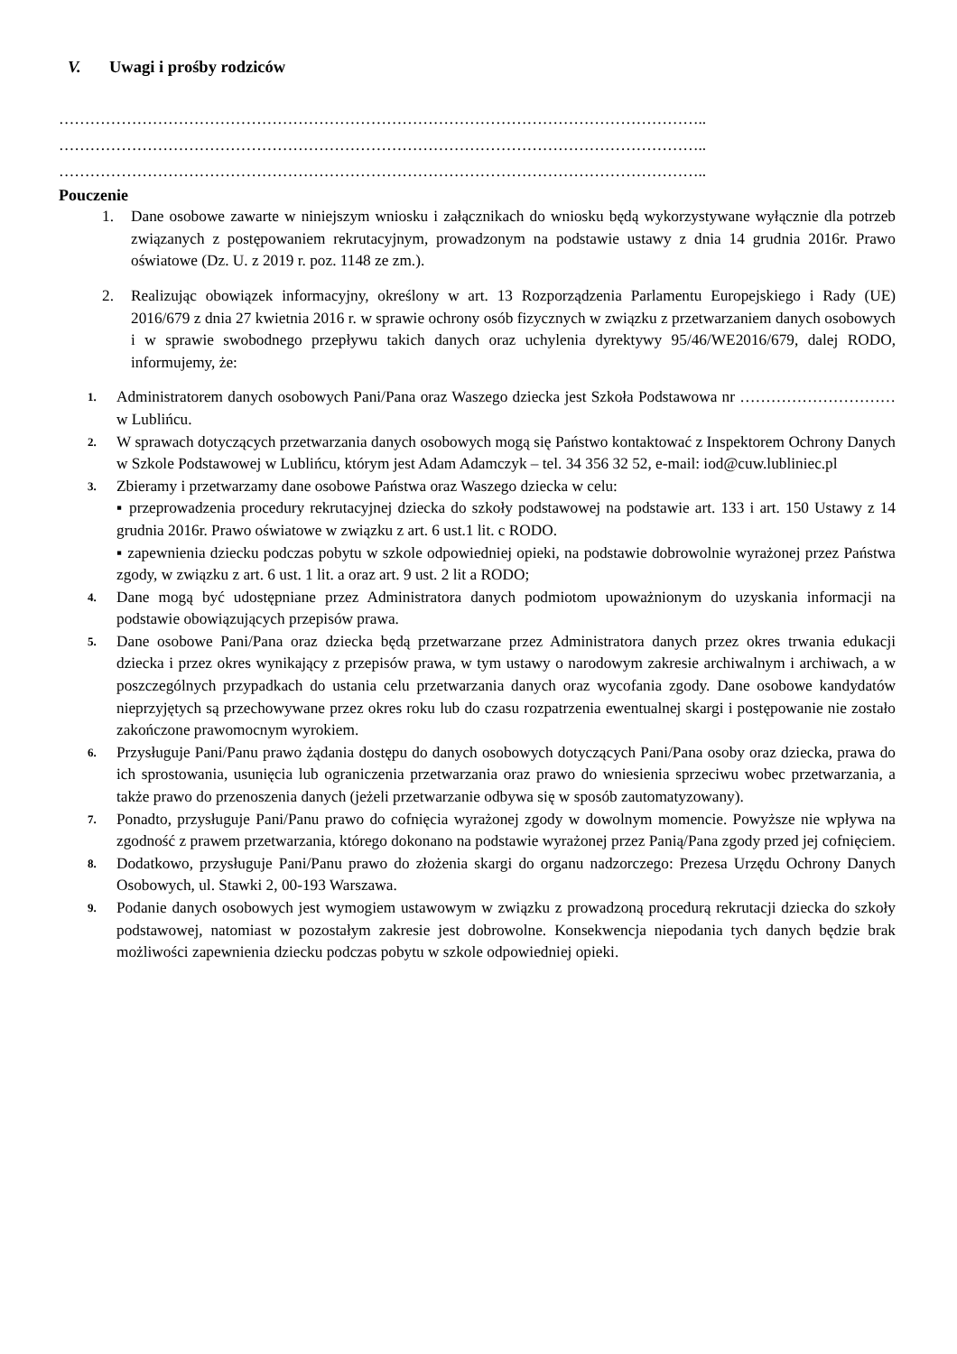V. Uwagi i prośby rodziców
……………………………………………………………………………………………………………..
……………………………………………………………………………………………………………..
……………………………………………………………………………………………………………..
Pouczenie
1. Dane osobowe zawarte w niniejszym wniosku i załącznikach do wniosku będą wykorzystywane wyłącznie dla potrzeb związanych z postępowaniem rekrutacyjnym, prowadzonym na podstawie ustawy z dnia 14 grudnia 2016r. Prawo oświatowe (Dz. U. z 2019 r. poz. 1148 ze zm.).
2. Realizując obowiązek informacyjny, określony w art. 13 Rozporządzenia Parlamentu Europejskiego i Rady (UE) 2016/679 z dnia 27 kwietnia 2016 r. w sprawie ochrony osób fizycznych w związku z przetwarzaniem danych osobowych i w sprawie swobodnego przepływu takich danych oraz uchylenia dyrektywy 95/46/WE2016/679, dalej RODO, informujemy, że:
1. Administratorem danych osobowych Pani/Pana oraz Waszego dziecka jest Szkoła Podstawowa nr …………………………w Lublińcu.
2. W sprawach dotyczących przetwarzania danych osobowych mogą się Państwo kontaktować z Inspektorem Ochrony Danych w Szkole Podstawowej w Lublińcu, którym jest Adam Adamczyk – tel. 34 356 32 52, e-mail: iod@cuw.lubliniec.pl
3. Zbieramy i przetwarzamy dane osobowe Państwa oraz Waszego dziecka w celu:
▪ przeprowadzenia procedury rekrutacyjnej dziecka do szkoły podstawowej na podstawie art. 133 i art. 150 Ustawy z 14 grudnia 2016r. Prawo oświatowe w związku z art. 6 ust.1 lit. c RODO.
▪ zapewnienia dziecku podczas pobytu w szkole odpowiedniej opieki, na podstawie dobrowolnie wyrażonej przez Państwa zgody, w związku z art. 6 ust. 1 lit. a oraz art. 9 ust. 2 lit a RODO;
4. Dane mogą być udostępniane przez Administratora danych podmiotom upoważnionym do uzyskania informacji na podstawie obowiązujących przepisów prawa.
5. Dane osobowe Pani/Pana oraz dziecka będą przetwarzane przez Administratora danych przez okres trwania edukacji dziecka i przez okres wynikający z przepisów prawa, w tym ustawy o narodowym zakresie archiwalnym i archiwach, a w poszczególnych przypadkach do ustania celu przetwarzania danych oraz wycofania zgody. Dane osobowe kandydatów nieprzyjętych są przechowywane przez okres roku lub do czasu rozpatrzenia ewentualnej skargi i postępowanie nie zostało zakończone prawomocnym wyrokiem.
6. Przysługuje Pani/Panu prawo żądania dostępu do danych osobowych dotyczących Pani/Pana osoby oraz dziecka, prawa do ich sprostowania, usunięcia lub ograniczenia przetwarzania oraz prawo do wniesienia sprzeciwu wobec przetwarzania, a także prawo do przenoszenia danych (jeżeli przetwarzanie odbywa się w sposób zautomatyzowany).
7. Ponadto, przysługuje Pani/Panu prawo do cofnięcia wyrażonej zgody w dowolnym momencie. Powyższe nie wpływa na zgodność z prawem przetwarzania, którego dokonano na podstawie wyrażonej przez Panią/Pana zgody przed jej cofnięciem.
8. Dodatkowo, przysługuje Pani/Panu prawo do złożenia skargi do organu nadzorczego: Prezesa Urzędu Ochrony Danych Osobowych, ul. Stawki 2, 00-193 Warszawa.
9. Podanie danych osobowych jest wymogiem ustawowym w związku z prowadzoną procedurą rekrutacji dziecka do szkoły podstawowej, natomiast w pozostałym zakresie jest dobrowolne. Konsekwencja niepodania tych danych będzie brak możliwości zapewnienia dziecku podczas pobytu w szkole odpowiedniej opieki.